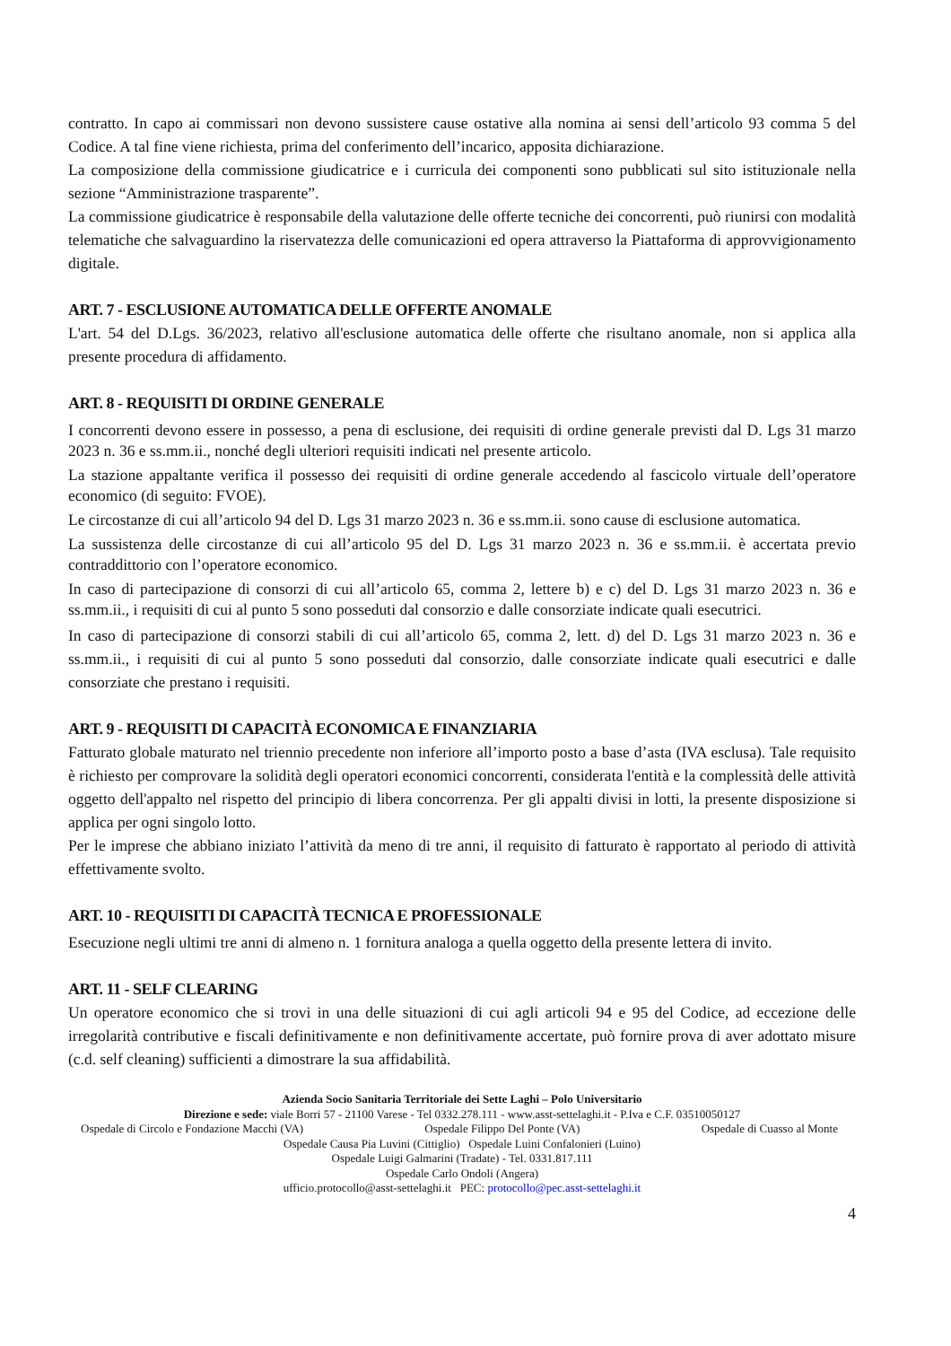contratto. In capo ai commissari non devono sussistere cause ostative alla nomina ai sensi dell’articolo 93 comma 5 del Codice. A tal fine viene richiesta, prima del conferimento dell’incarico, apposita dichiarazione.
La composizione della commissione giudicatrice e i curricula dei componenti sono pubblicati sul sito istituzionale nella sezione “Amministrazione trasparente”.
La commissione giudicatrice è responsabile della valutazione delle offerte tecniche dei concorrenti, può riunirsi con modalità telematiche che salvaguardino la riservatezza delle comunicazioni ed opera attraverso la Piattaforma di approvvigionamento digitale.
ART. 7 - ESCLUSIONE AUTOMATICA DELLE OFFERTE ANOMALE
L'art. 54 del D.Lgs. 36/2023, relativo all'esclusione automatica delle offerte che risultano anomale, non si applica alla presente procedura di affidamento.
ART. 8 - REQUISITI DI ORDINE GENERALE
I concorrenti devono essere in possesso, a pena di esclusione, dei requisiti di ordine generale previsti dal D. Lgs 31 marzo 2023 n. 36 e ss.mm.ii., nonché degli ulteriori requisiti indicati nel presente articolo.
La stazione appaltante verifica il possesso dei requisiti di ordine generale accedendo al fascicolo virtuale dell’operatore economico (di seguito: FVOE).
Le circostanze di cui all’articolo 94 del D. Lgs 31 marzo 2023 n. 36 e ss.mm.ii. sono cause di esclusione automatica.
La sussistenza delle circostanze di cui all’articolo 95 del D. Lgs 31 marzo 2023 n. 36 e ss.mm.ii. è accertata previo contraddittorio con l’operatore economico.
In caso di partecipazione di consorzi di cui all’articolo 65, comma 2, lettere b) e c) del D. Lgs 31 marzo 2023 n. 36 e ss.mm.ii., i requisiti di cui al punto 5 sono posseduti dal consorzio e dalle consorziate indicate quali esecutrici.
In caso di partecipazione di consorzi stabili di cui all’articolo 65, comma 2, lett. d) del D. Lgs 31 marzo 2023 n. 36 e ss.mm.ii., i requisiti di cui al punto 5 sono posseduti dal consorzio, dalle consorziate indicate quali esecutrici e dalle consorziate che prestano i requisiti.
ART. 9 - REQUISITI DI CAPACITÀ ECONOMICA E FINANZIARIA
Fatturato globale maturato nel triennio precedente non inferiore all’importo posto a base d’asta (IVA esclusa). Tale requisito è richiesto per comprovare la solidità degli operatori economici concorrenti, considerata l'entità e la complessità delle attività oggetto dell'appalto nel rispetto del principio di libera concorrenza. Per gli appalti divisi in lotti, la presente disposizione si applica per ogni singolo lotto.
Per le imprese che abbiano iniziato l’attività da meno di tre anni, il requisito di fatturato è rapportato al periodo di attività effettivamente svolto.
ART. 10 - REQUISITI DI CAPACITÀ TECNICA E PROFESSIONALE
Esecuzione negli ultimi tre anni di almeno n. 1 fornitura analoga a quella oggetto della presente lettera di invito.
ART. 11 - SELF CLEARING
Un operatore economico che si trovi in una delle situazioni di cui agli articoli 94 e 95 del Codice, ad eccezione delle irregolarità contributive e fiscali definitivamente e non definitivamente accertate, può fornire prova di aver adottato misure (c.d. self cleaning) sufficienti a dimostrare la sua affidabilità.
Azienda Socio Sanitaria Territoriale dei Sette Laghi – Polo Universitario
Direzione e sede: viale Borri 57 - 21100 Varese - Tel 0332.278.111 - www.asst-settelaghi.it - P.Iva e C.F. 03510050127
Ospedale di Circolo e Fondazione Macchi (VA) Ospedale Filippo Del Ponte (VA) Ospedale di Cuasso al Monte
Ospedale Causa Pia Luvini (Cittiglio) Ospedale Luini Confalonieri (Luino)
Ospedale Luigi Galmarini (Tradate) - Tel. 0331.817.111
Ospedale Carlo Ondoli (Angera)
ufficio.protocollo@asst-settelaghi.it PEC: protocollo@pec.asst-settelaghi.it
4